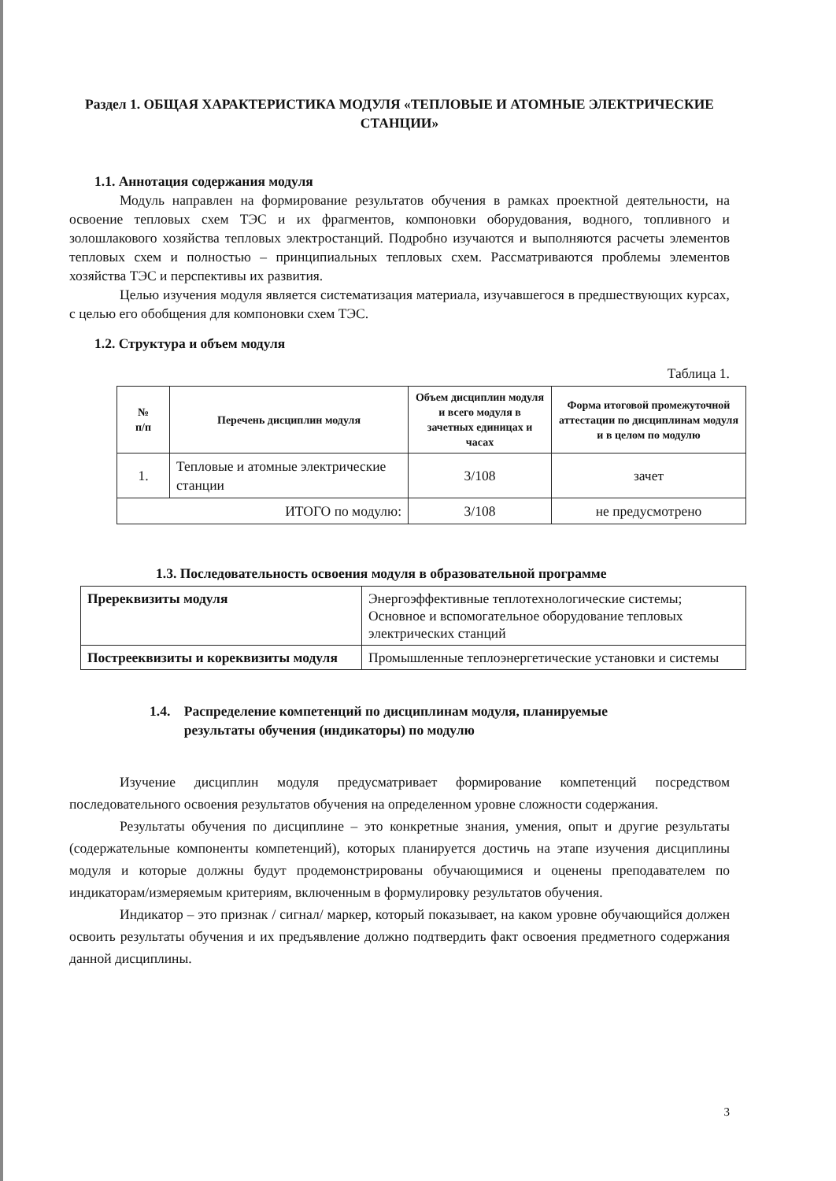Раздел 1. ОБЩАЯ ХАРАКТЕРИСТИКА МОДУЛЯ «ТЕПЛОВЫЕ И АТОМНЫЕ ЭЛЕКТРИЧЕСКИЕ СТАНЦИИ»
1.1. Аннотация содержания модуля
Модуль направлен на формирование результатов обучения в рамках проектной деятельности, на освоение тепловых схем ТЭС и их фрагментов, компоновки оборудования, водного, топливного и золошлакового хозяйства тепловых электростанций. Подробно изучаются и выполняются расчеты элементов тепловых схем и полностью – принципиальных тепловых схем. Рассматриваются проблемы элементов хозяйства ТЭС и перспективы их развития.
Целью изучения модуля является систематизация материала, изучавшегося в предшествующих курсах, с целью его обобщения для компоновки схем ТЭС.
1.2. Структура и объем модуля
Таблица 1.
| № п/п | Перечень дисциплин модуля | Объем дисциплин модуля и всего модуля в зачетных единицах и часах | Форма итоговой промежуточной аттестации по дисциплинам модуля и в целом по модулю |
| --- | --- | --- | --- |
| 1. | Тепловые и атомные электрические станции | 3/108 | зачет |
| ИТОГО по модулю: | | 3/108 | не предусмотрено |
1.3. Последовательность освоения модуля в образовательной программе
| Пререквизиты модуля | Энергоэффективные теплотехнологические системы; Основное и вспомогательное оборудование тепловых электрических станций |
| Пострееквизиты и кореквизиты модуля | Промышленные теплоэнергетические установки и системы |
1.4. Распределение компетенций по дисциплинам модуля, планируемые
результаты обучения (индикаторы) по модулю
Изучение дисциплин модуля предусматривает формирование компетенций посредством последовательного освоения результатов обучения на определенном уровне сложности содержания.
Результаты обучения по дисциплине – это конкретные знания, умения, опыт и другие результаты (содержательные компоненты компетенций), которых планируется достичь на этапе изучения дисциплины модуля и которые должны будут продемонстрированы обучающимися и оценены преподавателем по индикаторам/измеряемым критериям, включенным в формулировку результатов обучения.
Индикатор – это признак / сигнал/ маркер, который показывает, на каком уровне обучающийся должен освоить результаты обучения и их предъявление должно подтвердить факт освоения предметного содержания данной дисциплины.
3